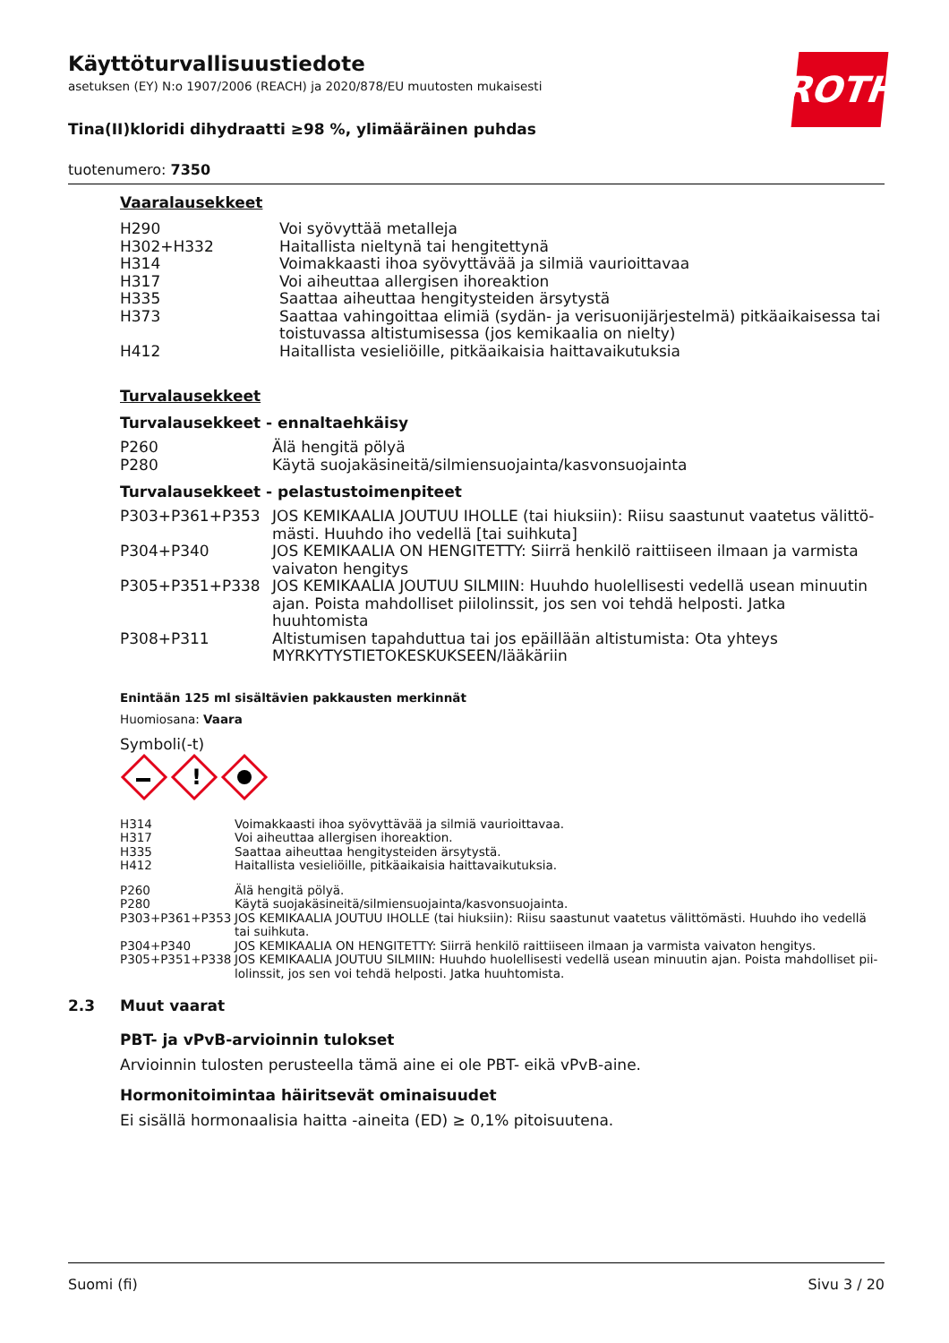ROTH
Käyttöturvallisuustiedote
asetuksen (EY) N:o 1907/2006 (REACH) ja 2020/878/EU muutosten mukaisesti
Tina(II)kloridi dihydraatti ≥98 %, ylimääräinen puhdas
tuotenumero: 7350
Vaaralausekkeet
| H290 | Voi syövyttää metalleja |
| H302+H332 | Haitallista nieltynä tai hengitettynä |
| H314 | Voimakkaasti ihoa syövyttävää ja silmiä vaurioittavaa |
| H317 | Voi aiheuttaa allergisen ihoreaktion |
| H335 | Saattaa aiheuttaa hengitysteiden ärsytystä |
| H373 | Saattaa vahingoittaa elimiä (sydän- ja verisuonijärjestelmä) pitkäaikaisessa tai toistuvassa altistumisessa (jos kemikaalia on nielty) |
| H412 | Haitallista vesieliöille, pitkäaikaisia haittavaikutuksia |
Turvalausekkeet
Turvalausekkeet - ennaltaehkäisy
| P260 | Älä hengitä pölyä |
| P280 | Käytä suojakäsineitä/silmiensuojainta/kasvonsuojainta |
Turvalausekkeet - pelastustoimenpiteet
| P303+P361+P353 | JOS KEMIKAALIA JOUTUU IHOLLE (tai hiuksiin): Riisu saastunut vaatetus välittö­mästi. Huuhdo iho vedellä [tai suihkuta] |
| P304+P340 | JOS KEMIKAALIA ON HENGITETTY: Siirrä henkilö raittiiseen ilmaan ja varmista vai­vaton hengitys |
| P305+P351+P338 | JOS KEMIKAALIA JOUTUU SILMIIN: Huuhdo huolellisesti vedellä usean minuutin ajan. Poista mahdolliset piilolinssit, jos sen voi tehdä helposti. Jatka huuhtomista |
| P308+P311 | Altistumisen tapahduttua tai jos epäillään altistumista: Ota yhteys MYRKYTYSTIE­TOKESKUKSEEN/lääkäriin |
Enintään 125 ml sisältävien pakkausten merkinnät
Huomiosana: Vaara
Symboli(-t)
!
| H314 | Voimakkaasti ihoa syövyttävää ja silmiä vaurioittavaa. |
| H317 | Voi aiheuttaa allergisen ihoreaktion. |
| H335 | Saattaa aiheuttaa hengitysteiden ärsytystä. |
| H412 | Haitallista vesieliöille, pitkäaikaisia haittavaikutuksia. |
| P260 | Älä hengitä pölyä. |
| P280 | Käytä suojakäsineitä/silmiensuojainta/kasvonsuojainta. |
| P303+P361+P353 | JOS KEMIKAALIA JOUTUU IHOLLE (tai hiuksiin): Riisu saastunut vaatetus välittömästi. Huuhdo iho vedellä tai suihkuta. |
| P304+P340 | JOS KEMIKAALIA ON HENGITETTY: Siirrä henkilö raittiiseen ilmaan ja varmista vaivaton hengitys. |
| P305+P351+P338 | JOS KEMIKAALIA JOUTUU SILMIIN: Huuhdo huolellisesti vedellä usean minuutin ajan. Poista mahdolliset pii­lolinssit, jos sen voi tehdä helposti. Jatka huuhtomista. |
2.3 Muut vaarat
PBT- ja vPvB-arvioinnin tulokset
Arvioinnin tulosten perusteella tämä aine ei ole PBT- eikä vPvB-aine.
Hormonitoimintaa häiritsevät ominaisuudet
Ei sisällä hormonaalisia haitta -aineita (ED) ≥ 0,1% pitoisuutena.
Suomi (fi) Sivu 3 / 20